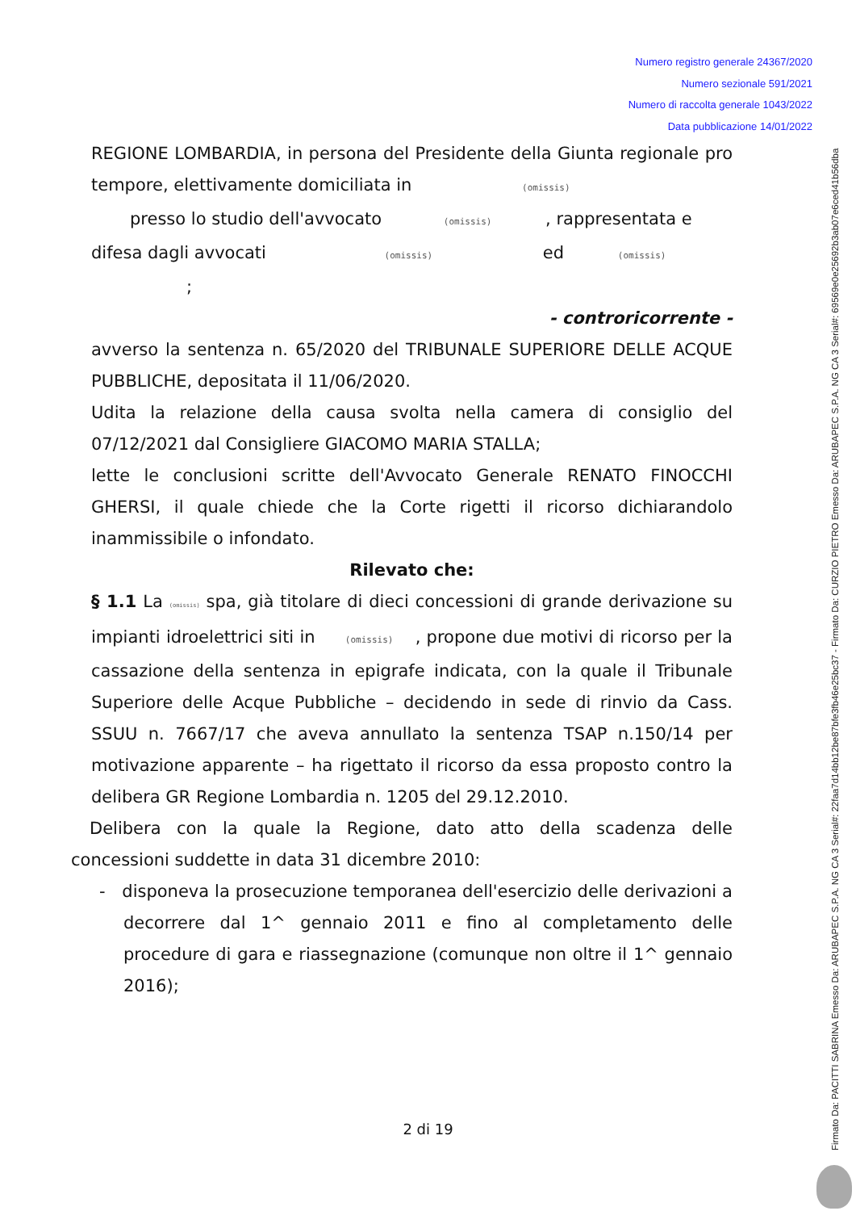Numero registro generale 24367/2020
Numero sezionale 591/2021
Numero di raccolta generale 1043/2022
Data pubblicazione 14/01/2022
Firmato Da: PACITTI SABRINA Emesso Da: ARUBAPEC S.P.A. NG CA 3 Serial#: 22faa7d14bb12be87bfe3fb46e25bc37 - Firmato Da: CURZIO PIETRO Emesso Da: ARUBAPEC S.P.A. NG CA 3 Serial#: 69569e0e25692b3ab07e6ced41b56dba
REGIONE LOMBARDIA, in persona del Presidente della Giunta regionale pro tempore, elettivamente domiciliata in (omissis)
presso lo studio dell'avvocato (omissis) , rappresentata e
difesa dagli avvocati (omissis) ed (omissis)
;
- controricorrente -
avverso la sentenza n. 65/2020 del TRIBUNALE SUPERIORE DELLE ACQUE PUBBLICHE, depositata il 11/06/2020.
Udita la relazione della causa svolta nella camera di consiglio del 07/12/2021 dal Consigliere GIACOMO MARIA STALLA;
lette le conclusioni scritte dell'Avvocato Generale RENATO FINOCCHI GHERSI, il quale chiede che la Corte rigetti il ricorso dichiarandolo inammissibile o infondato.
Rilevato che:
§ 1.1 La (omissis) spa, già titolare di dieci concessioni di grande derivazione su impianti idroelettrici siti in (omissis) , propone due motivi di ricorso per la cassazione della sentenza in epigrafe indicata, con la quale il Tribunale Superiore delle Acque Pubbliche – decidendo in sede di rinvio da Cass. SSUU n. 7667/17 che aveva annullato la sentenza TSAP n.150/14 per motivazione apparente – ha rigettato il ricorso da essa proposto contro la delibera GR Regione Lombardia n. 1205 del 29.12.2010.
Delibera con la quale la Regione, dato atto della scadenza delle concessioni suddette in data 31 dicembre 2010:
- disponeva la prosecuzione temporanea dell'esercizio delle derivazioni a decorrere dal 1^ gennaio 2011 e fino al completamento delle procedure di gara e riassegnazione (comunque non oltre il 1^ gennaio 2016);
2 di 19